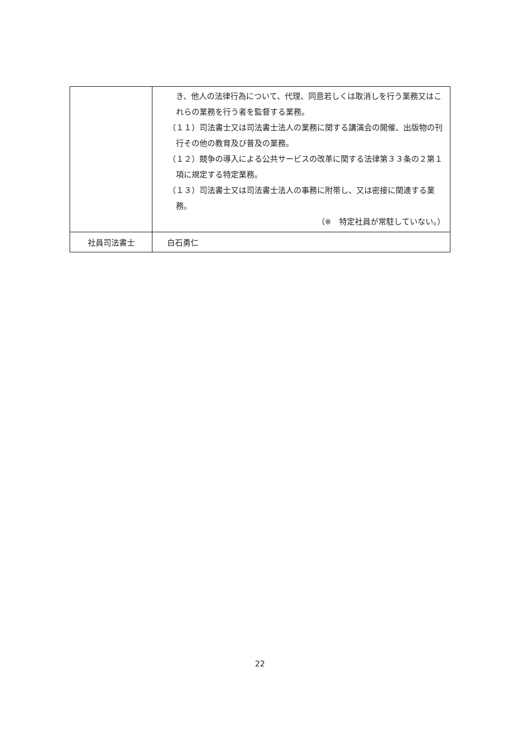| | き、他人の法律行為について、代理、同意若しくは取消しを行う業務又はこれらの業務を行う者を監督する業務。 （１１） 司法書士又は司法書士法人の業務に関する講演会の開催、出版物の刊行その他の教育及び普及の業務。 （１２） 競争の導入による公共サービスの改革に関する法律第３３条の２第１項に規定する特定業務。 （１３） 司法書士又は司法書士法人の事務に附帯し、又は密接に関連する業務。 （※ 特定社員が常駐していない。） |
| 社員司法書士 | 白石勇仁 |
22